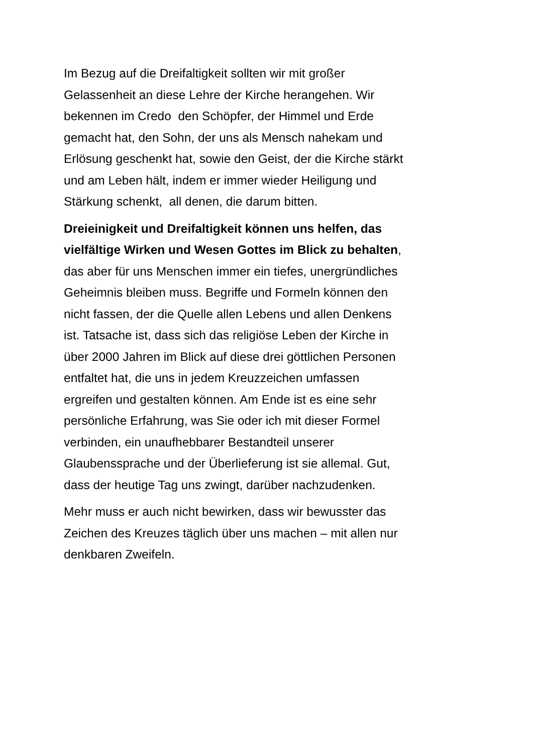Im Bezug auf die Dreifaltigkeit sollten wir mit großer
Gelassenheit an diese Lehre der Kirche herangehen. Wir
bekennen im Credo den Schöpfer, der Himmel und Erde
gemacht hat, den Sohn, der uns als Mensch nahekam und
Erlösung geschenkt hat, sowie den Geist, der die Kirche stärkt
und am Leben hält, indem er immer wieder Heiligung und
Stärkung schenkt, all denen, die darum bitten.
Dreieinigkeit und Dreifaltigkeit können uns helfen, das
vielfältige Wirken und Wesen Gottes im Blick zu behalten,
das aber für uns Menschen immer ein tiefes, unergründliches
Geheimnis bleiben muss. Begriffe und Formeln können den
nicht fassen, der die Quelle allen Lebens und allen Denkens
ist. Tatsache ist, dass sich das religiöse Leben der Kirche in
über 2000 Jahren im Blick auf diese drei göttlichen Personen
entfaltet hat, die uns in jedem Kreuzzeichen umfassen
ergreifen und gestalten können. Am Ende ist es eine sehr
persönliche Erfahrung, was Sie oder ich mit dieser Formel
verbinden, ein unaufhebbarer Bestandteil unserer
Glaubenssprache und der Überlieferung ist sie allemal. Gut,
dass der heutige Tag uns zwingt, darüber nachzudenken.
Mehr muss er auch nicht bewirken, dass wir bewusster das
Zeichen des Kreuzes täglich über uns machen – mit allen nur
denkbaren Zweifeln.